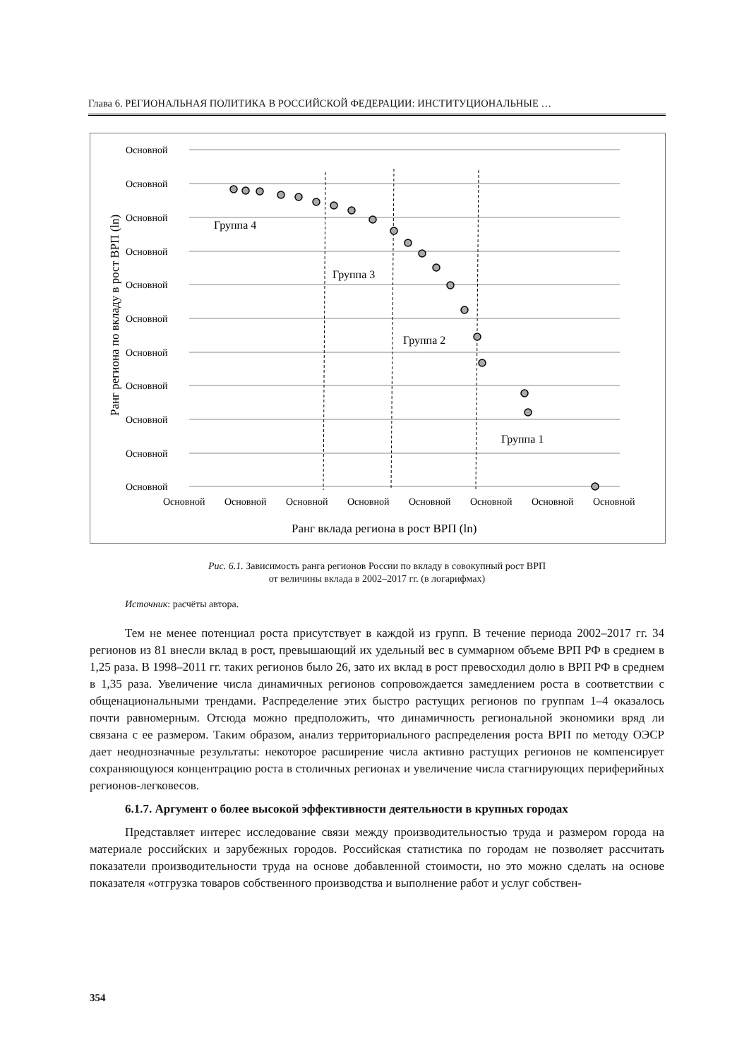Глава 6. РЕГИОНАЛЬНАЯ ПОЛИТИКА В РОССИЙСКОЙ ФЕДЕРАЦИИ: ИНСТИТУЦИОНАЛЬНЫЕ …
Основной
Основной
Основной
Основной
Основной
Основной
Основной
Основной
Основной
Основной
Основной
Основной
Основной
Основной
Основной
Основной
Основной
Основной
Основной
Группа 4
Группа 3
Группа 2
Группа 1
Ранг вклада региона в рост ВРП (ln)
Ранг региона по вкладу в рост ВРП (ln)
Рис. 6.1. Зависимость ранга регионов России по вкладу в совокупный рост ВРП
от величины вклада в 2002–2017 гг. (в логарифмах)
Источник: расчёты автора.
Тем не менее потенциал роста присутствует в каждой из групп. В течение периода 2002–2017 гг. 34 регионов из 81 внесли вклад в рост, превышающий их удельный вес в суммарном объеме ВРП РФ в среднем в 1,25 раза. В 1998–2011 гг. таких регионов было 26, зато их вклад в рост превосходил долю в ВРП РФ в среднем в 1,35 раза. Увеличение числа динамичных регионов сопровождается замедлением роста в соответствии с общенациональными трендами. Распределение этих быстро растущих регионов по группам 1–4 оказалось почти равномерным. Отсюда можно предположить, что динамичность региональной экономики вряд ли связана с ее размером. Таким образом, анализ территориального распределения роста ВРП по методу ОЭСР дает неоднозначные результаты: некоторое расширение числа активно растущих регионов не компенсирует сохраняющуюся концентрацию роста в столичных регионах и увеличение числа стагнирующих периферийных регионов-легковесов.
6.1.7. Аргумент о более высокой эффективности деятельности в крупных городах
Представляет интерес исследование связи между производительностью труда и размером города на материале российских и зарубежных городов. Российская статистика по городам не позволяет рассчитать показатели производительности труда на основе добавленной стоимости, но это можно сделать на основе показателя «отгрузка товаров собственного производства и выполнение работ и услуг собствен-
354